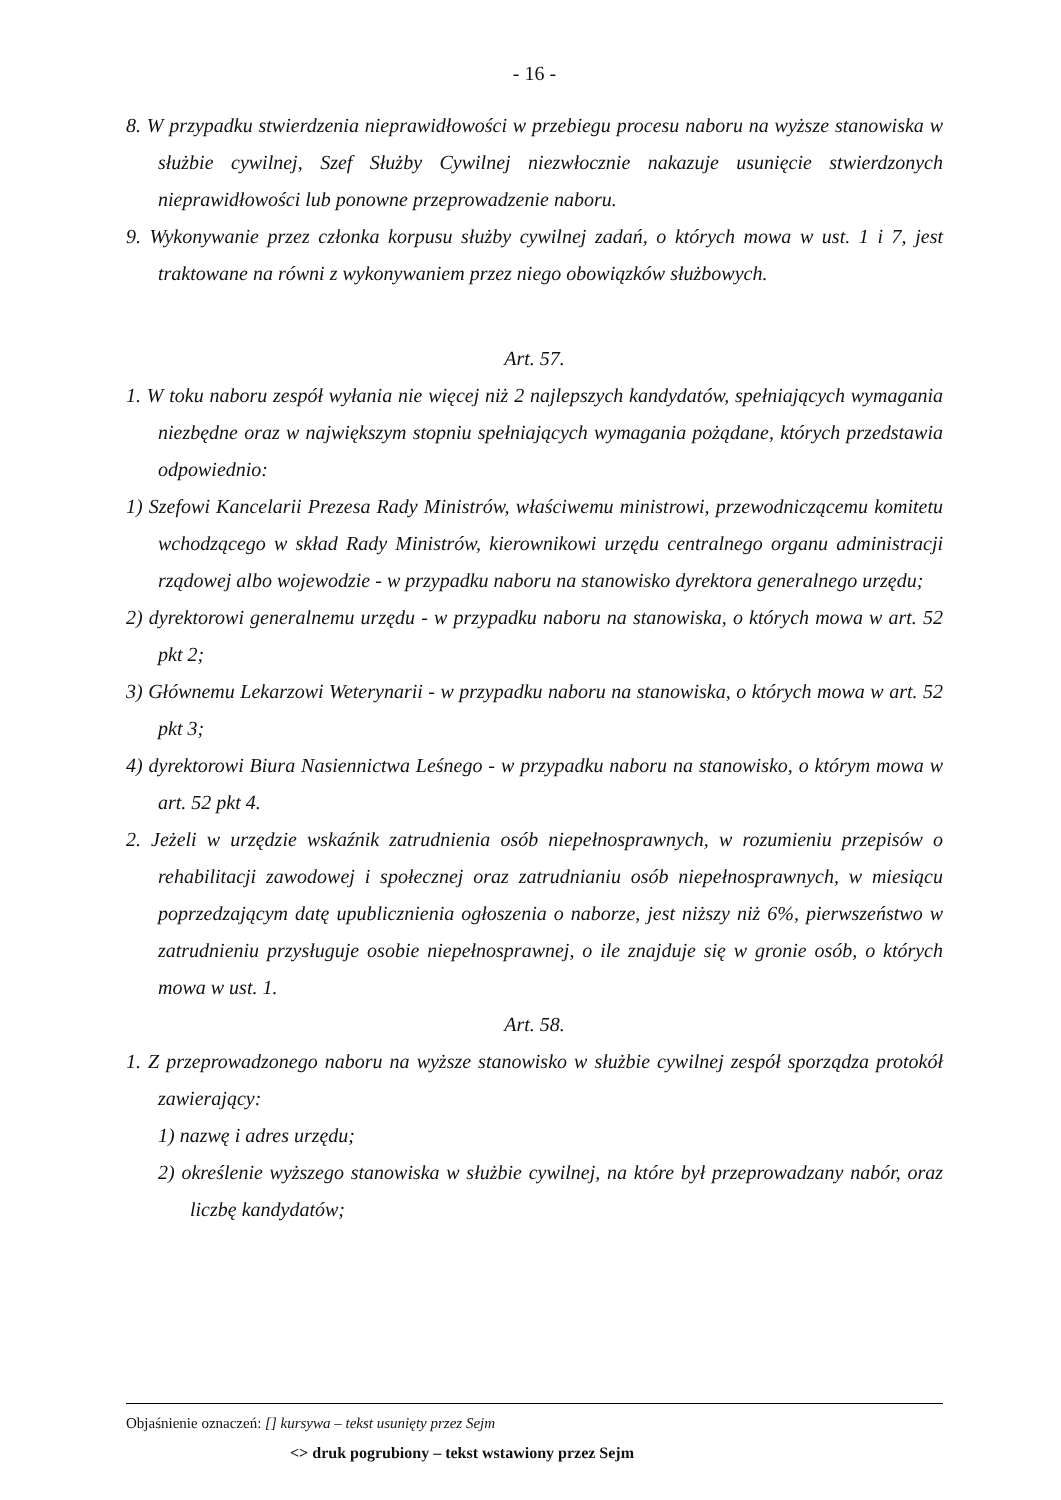- 16 -
8. W przypadku stwierdzenia nieprawidłowości w przebiegu procesu naboru na wyższe stanowiska w służbie cywilnej, Szef Służby Cywilnej niezwłocznie nakazuje usunięcie stwierdzonych nieprawidłowości lub ponowne przeprowadzenie naboru.
9. Wykonywanie przez członka korpusu służby cywilnej zadań, o których mowa w ust. 1 i 7, jest traktowane na równi z wykonywaniem przez niego obowiązków służbowych.
Art. 57.
1. W toku naboru zespół wyłania nie więcej niż 2 najlepszych kandydatów, spełniających wymagania niezbędne oraz w największym stopniu spełniających wymagania pożądane, których przedstawia odpowiednio:
1) Szefowi Kancelarii Prezesa Rady Ministrów, właściwemu ministrowi, przewodniczącemu komitetu wchodzącego w skład Rady Ministrów, kierownikowi urzędu centralnego organu administracji rządowej albo wojewodzie - w przypadku naboru na stanowisko dyrektora generalnego urzędu;
2) dyrektorowi generalnemu urzędu - w przypadku naboru na stanowiska, o których mowa w art. 52 pkt 2;
3) Głównemu Lekarzowi Weterynarii - w przypadku naboru na stanowiska, o których mowa w art. 52 pkt 3;
4) dyrektorowi Biura Nasiennictwa Leśnego - w przypadku naboru na stanowisko, o którym mowa w art. 52 pkt 4.
2. Jeżeli w urzędzie wskaźnik zatrudnienia osób niepełnosprawnych, w rozumieniu przepisów o rehabilitacji zawodowej i społecznej oraz zatrudnianiu osób niepełnosprawnych, w miesiącu poprzedzającym datę upublicznienia ogłoszenia o naborze, jest niższy niż 6%, pierwszeństwo w zatrudnieniu przysługuje osobie niepełnosprawnej, o ile znajduje się w gronie osób, o których mowa w ust. 1.
Art. 58.
1. Z przeprowadzonego naboru na wyższe stanowisko w służbie cywilnej zespół sporządza protokół zawierający:
1) nazwę i adres urzędu;
2) określenie wyższego stanowiska w służbie cywilnej, na które był przeprowadzany nabór, oraz liczbę kandydatów;
Objaśnienie oznaczeń: [] kursywa – tekst usunięty przez Sejm
<> druk pogrubiony – tekst wstawiony przez Sejm